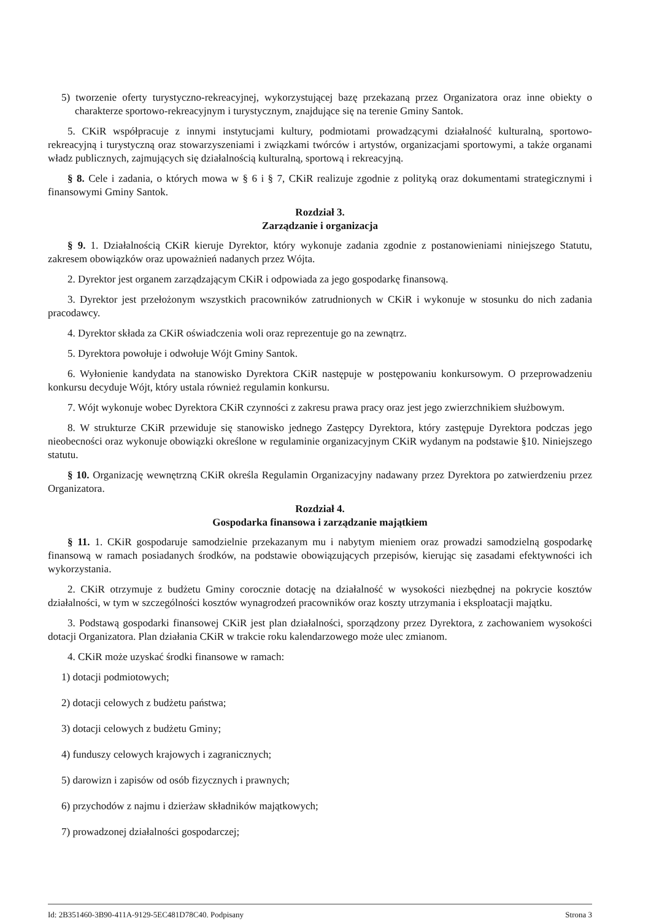5) tworzenie oferty turystyczno-rekreacyjnej, wykorzystującej bazę przekazaną przez Organizatora oraz inne obiekty o charakterze sportowo-rekreacyjnym i turystycznym, znajdujące się na terenie Gminy Santok.
5. CKiR współpracuje z innymi instytucjami kultury, podmiotami prowadzącymi działalność kulturalną, sportowo-rekreacyjną i turystyczną oraz stowarzyszeniami i związkami twórców i artystów, organizacjami sportowymi, a także organami władz publicznych, zajmujących się działalnością kulturalną, sportową i rekreacyjną.
§ 8. Cele i zadania, o których mowa w § 6 i § 7, CKiR realizuje zgodnie z polityką oraz dokumentami strategicznymi i finansowymi Gminy Santok.
Rozdział 3.
Zarządzanie i organizacja
§ 9. 1. Działalnością CKiR kieruje Dyrektor, który wykonuje zadania zgodnie z postanowieniami niniejszego Statutu, zakresem obowiązków oraz upoważnień nadanych przez Wójta.
2. Dyrektor jest organem zarządzającym CKiR i odpowiada za jego gospodarkę finansową.
3. Dyrektor jest przełożonym wszystkich pracowników zatrudnionych w CKiR i wykonuje w stosunku do nich zadania pracodawcy.
4. Dyrektor składa za CKiR oświadczenia woli oraz reprezentuje go na zewnątrz.
5. Dyrektora powołuje i odwołuje Wójt Gminy Santok.
6. Wyłonienie kandydata na stanowisko Dyrektora CKiR następuje w postępowaniu konkursowym. O przeprowadzeniu konkursu decyduje Wójt, który ustala również regulamin konkursu.
7. Wójt wykonuje wobec Dyrektora CKiR czynności z zakresu prawa pracy oraz jest jego zwierzchnikiem służbowym.
8. W strukturze CKiR przewiduje się stanowisko jednego Zastępcy Dyrektora, który zastępuje Dyrektora podczas jego nieobecności oraz wykonuje obowiązki określone w regulaminie organizacyjnym CKiR wydanym na podstawie §10. Niniejszego statutu.
§ 10. Organizację wewnętrzną CKiR określa Regulamin Organizacyjny nadawany przez Dyrektora po zatwierdzeniu przez Organizatora.
Rozdział 4.
Gospodarka finansowa i zarządzanie majątkiem
§ 11. 1. CKiR gospodaruje samodzielnie przekazanym mu i nabytym mieniem oraz prowadzi samodzielną gospodarkę finansową w ramach posiadanych środków, na podstawie obowiązujących przepisów, kierując się zasadami efektywności ich wykorzystania.
2. CKiR otrzymuje z budżetu Gminy corocznie dotację na działalność w wysokości niezbędnej na pokrycie kosztów działalności, w tym w szczególności kosztów wynagrodzeń pracowników oraz koszty utrzymania i eksploatacji majątku.
3. Podstawą gospodarki finansowej CKiR jest plan działalności, sporządzony przez Dyrektora, z zachowaniem wysokości dotacji Organizatora. Plan działania CKiR w trakcie roku kalendarzowego może ulec zmianom.
4. CKiR może uzyskać środki finansowe w ramach:
1) dotacji podmiotowych;
2) dotacji celowych z budżetu państwa;
3) dotacji celowych z budżetu Gminy;
4) funduszy celowych krajowych i zagranicznych;
5) darowizn i zapisów od osób fizycznych i prawnych;
6) przychodów z najmu i dzierżaw składników majątkowych;
7) prowadzonej działalności gospodarczej;
Id: 2B351460-3B90-411A-9129-5EC481D78C40. Podpisany Strona 3